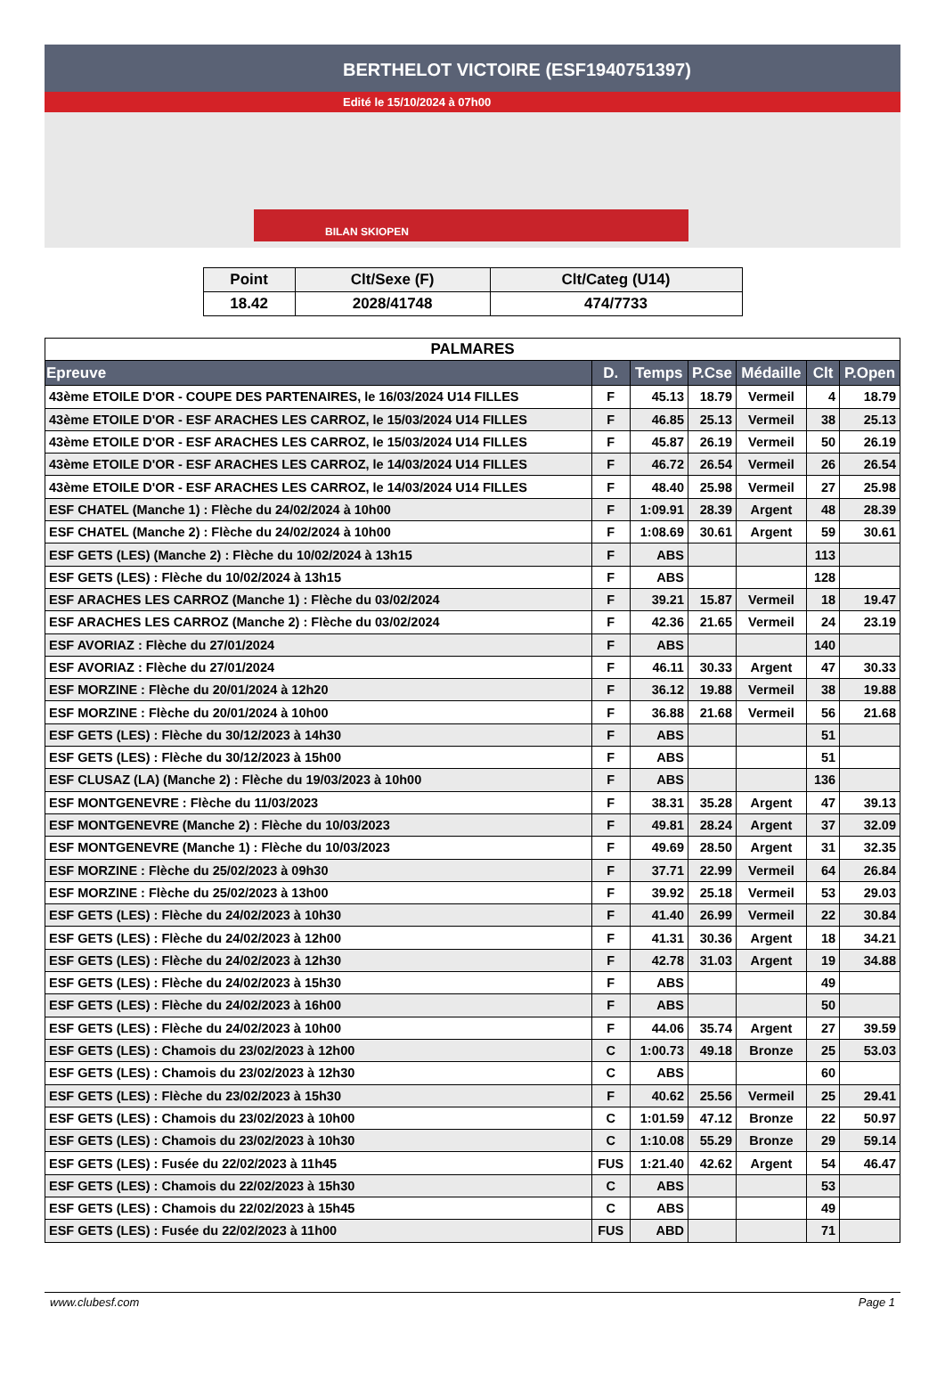BERTHELOT VICTOIRE (ESF1940751397)
Edité le 15/10/2024 à 07h00
BILAN SKIOPEN
| Point | Clt/Sexe (F) | Clt/Categ (U14) |
| --- | --- | --- |
| 18.42 | 2028/41748 | 474/7733 |
| PALMARES | | | | | | |
| Epreuve | D. | Temps | P.Cse | Médaille | Clt | P.Open |
| 43ème ETOILE D'OR - COUPE DES PARTENAIRES, le 16/03/2024 U14 FILLES | F | 45.13 | 18.79 | Vermeil | 4 | 18.79 |
| 43ème ETOILE D'OR - ESF ARACHES LES CARROZ, le 15/03/2024 U14 FILLES | F | 46.85 | 25.13 | Vermeil | 38 | 25.13 |
| 43ème ETOILE D'OR - ESF ARACHES LES CARROZ, le 15/03/2024 U14 FILLES | F | 45.87 | 26.19 | Vermeil | 50 | 26.19 |
| 43ème ETOILE D'OR - ESF ARACHES LES CARROZ, le 14/03/2024 U14 FILLES | F | 46.72 | 26.54 | Vermeil | 26 | 26.54 |
| 43ème ETOILE D'OR - ESF ARACHES LES CARROZ, le 14/03/2024 U14 FILLES | F | 48.40 | 25.98 | Vermeil | 27 | 25.98 |
| ESF CHATEL (Manche 1) : Flèche du 24/02/2024 à 10h00 | F | 1:09.91 | 28.39 | Argent | 48 | 28.39 |
| ESF CHATEL (Manche 2) : Flèche du 24/02/2024 à 10h00 | F | 1:08.69 | 30.61 | Argent | 59 | 30.61 |
| ESF GETS (LES) (Manche 2) : Flèche du 10/02/2024 à 13h15 | F | ABS | | | 113 | |
| ESF GETS (LES) : Flèche du 10/02/2024 à 13h15 | F | ABS | | | 128 | |
| ESF ARACHES LES CARROZ (Manche 1) : Flèche du 03/02/2024 | F | 39.21 | 15.87 | Vermeil | 18 | 19.47 |
| ESF ARACHES LES CARROZ (Manche 2) : Flèche du 03/02/2024 | F | 42.36 | 21.65 | Vermeil | 24 | 23.19 |
| ESF AVORIAZ : Flèche du 27/01/2024 | F | ABS | | | 140 | |
| ESF AVORIAZ : Flèche du 27/01/2024 | F | 46.11 | 30.33 | Argent | 47 | 30.33 |
| ESF MORZINE : Flèche du 20/01/2024 à 12h20 | F | 36.12 | 19.88 | Vermeil | 38 | 19.88 |
| ESF MORZINE : Flèche du 20/01/2024 à 10h00 | F | 36.88 | 21.68 | Vermeil | 56 | 21.68 |
| ESF GETS (LES) : Flèche du 30/12/2023 à 14h30 | F | ABS | | | 51 | |
| ESF GETS (LES) : Flèche du 30/12/2023 à 15h00 | F | ABS | | | 51 | |
| ESF CLUSAZ (LA) (Manche 2) : Flèche du 19/03/2023 à 10h00 | F | ABS | | | 136 | |
| ESF MONTGENEVRE : Flèche du 11/03/2023 | F | 38.31 | 35.28 | Argent | 47 | 39.13 |
| ESF MONTGENEVRE (Manche 2) : Flèche du 10/03/2023 | F | 49.81 | 28.24 | Argent | 37 | 32.09 |
| ESF MONTGENEVRE (Manche 1) : Flèche du 10/03/2023 | F | 49.69 | 28.50 | Argent | 31 | 32.35 |
| ESF MORZINE : Flèche du 25/02/2023 à 09h30 | F | 37.71 | 22.99 | Vermeil | 64 | 26.84 |
| ESF MORZINE : Flèche du 25/02/2023 à 13h00 | F | 39.92 | 25.18 | Vermeil | 53 | 29.03 |
| ESF GETS (LES) : Flèche du 24/02/2023 à 10h30 | F | 41.40 | 26.99 | Vermeil | 22 | 30.84 |
| ESF GETS (LES) : Flèche du 24/02/2023 à 12h00 | F | 41.31 | 30.36 | Argent | 18 | 34.21 |
| ESF GETS (LES) : Flèche du 24/02/2023 à 12h30 | F | 42.78 | 31.03 | Argent | 19 | 34.88 |
| ESF GETS (LES) : Flèche du 24/02/2023 à 15h30 | F | ABS | | | 49 | |
| ESF GETS (LES) : Flèche du 24/02/2023 à 16h00 | F | ABS | | | 50 | |
| ESF GETS (LES) : Flèche du 24/02/2023 à 10h00 | F | 44.06 | 35.74 | Argent | 27 | 39.59 |
| ESF GETS (LES) : Chamois du 23/02/2023 à 12h00 | C | 1:00.73 | 49.18 | Bronze | 25 | 53.03 |
| ESF GETS (LES) : Chamois du 23/02/2023 à 12h30 | C | ABS | | | 60 | |
| ESF GETS (LES) : Flèche du 23/02/2023 à 15h30 | F | 40.62 | 25.56 | Vermeil | 25 | 29.41 |
| ESF GETS (LES) : Chamois du 23/02/2023 à 10h00 | C | 1:01.59 | 47.12 | Bronze | 22 | 50.97 |
| ESF GETS (LES) : Chamois du 23/02/2023 à 10h30 | C | 1:10.08 | 55.29 | Bronze | 29 | 59.14 |
| ESF GETS (LES) : Fusée du 22/02/2023 à 11h45 | FUS | 1:21.40 | 42.62 | Argent | 54 | 46.47 |
| ESF GETS (LES) : Chamois du 22/02/2023 à 15h30 | C | ABS | | | 53 | |
| ESF GETS (LES) : Chamois du 22/02/2023 à 15h45 | C | ABS | | | 49 | |
| ESF GETS (LES) : Fusée du 22/02/2023 à 11h00 | FUS | ABD | | | 71 | |
www.clubesf.com Page 1